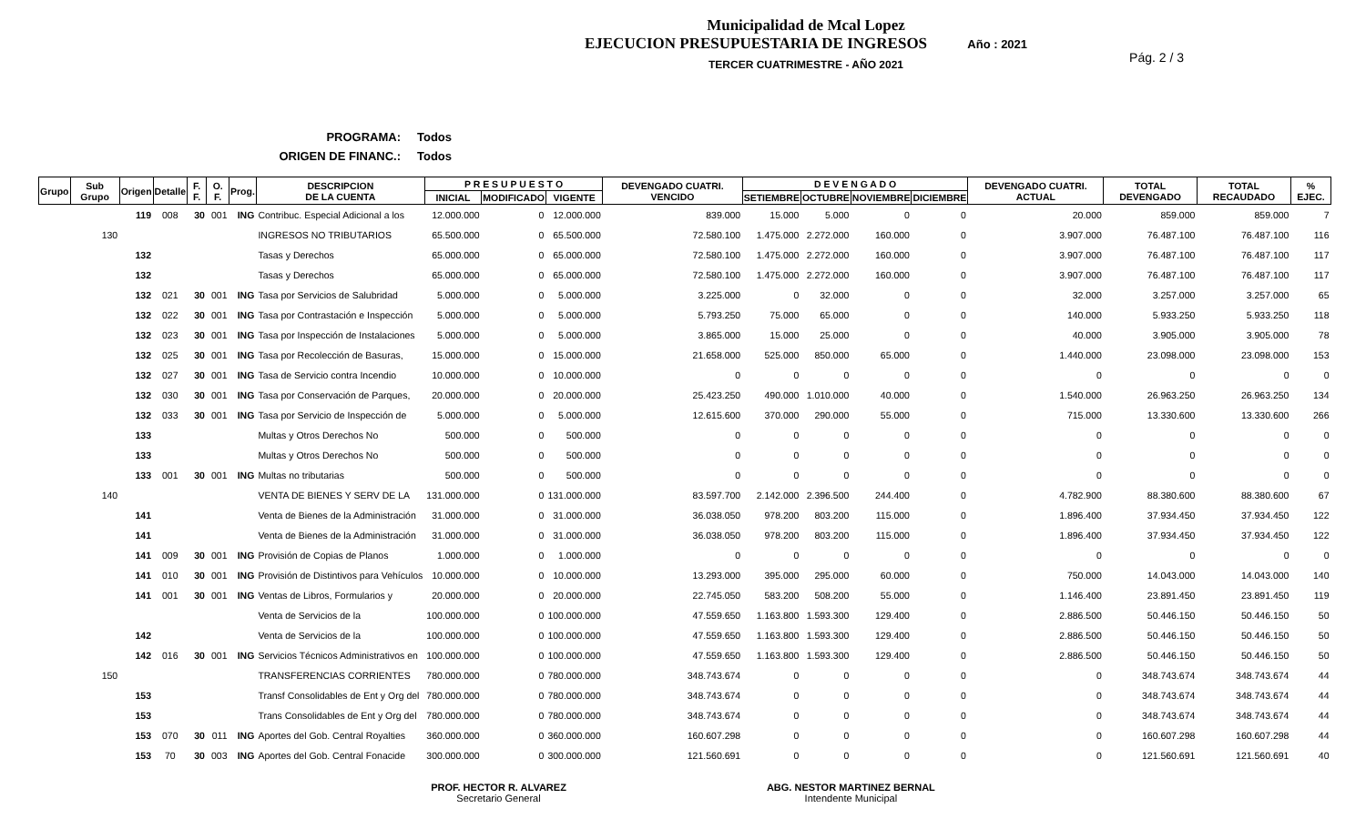Municipalidad de Mcal Lopez
EJECUCION PRESUPUESTARIA DE INGRESOS Año : 2021
TERCER CUATRIMESTRE - AÑO 2021
Pág. 2 / 3
PROGRAMA: Todos
ORIGEN DE FINANC.: Todos
| Grupo | Sub Grupo | Origen | Detalle | F. F. | O. F. | Prog. | DESCRIPCION DE LA CUENTA | P R E S U P U E S T O | | | DEVENGADO CUATRI. VENCIDO | D E V E N G A D O | | | | DEVENGADO CUATRI. ACTUAL | TOTAL DEVENGADO | TOTAL RECAUDADO | % EJEC. |
| --- | --- | --- | --- | --- | --- | --- | --- | --- | --- | --- | --- | --- | --- | --- | --- | --- | --- | --- | --- |
| | | | | | | | | INICIAL | MODIFICADO | VIGENTE | | SETIEMBRE | OCTUBRE | NOVIEMBRE | DICIEMBRE | | | | |
| | | 119 | 008 | 30 | 001 | ING | Contribuc. Especial Adicional a los | 12.000.000 | 0 | 12.000.000 | 839.000 | 15.000 | 5.000 | 0 | 0 | 20.000 | 859.000 | 859.000 | 7 |
| | 130 | | | | | | INGRESOS NO TRIBUTARIOS | 65.500.000 | 0 | 65.500.000 | 72.580.100 | 1.475.000 | 2.272.000 | 160.000 | 0 | 3.907.000 | 76.487.100 | 76.487.100 | 116 |
| | | 132 | | | | | Tasas y Derechos | 65.000.000 | 0 | 65.000.000 | 72.580.100 | 1.475.000 | 2.272.000 | 160.000 | 0 | 3.907.000 | 76.487.100 | 76.487.100 | 117 |
| | | 132 | | | | | Tasas y Derechos | 65.000.000 | 0 | 65.000.000 | 72.580.100 | 1.475.000 | 2.272.000 | 160.000 | 0 | 3.907.000 | 76.487.100 | 76.487.100 | 117 |
| | | 132 | 021 | 30 | 001 | ING | Tasa por Servicios de Salubridad | 5.000.000 | 0 | 5.000.000 | 3.225.000 | 0 | 32.000 | 0 | 0 | 32.000 | 3.257.000 | 3.257.000 | 65 |
| | | 132 | 022 | 30 | 001 | ING | Tasa por Contrastación e Inspección | 5.000.000 | 0 | 5.000.000 | 5.793.250 | 75.000 | 65.000 | 0 | 0 | 140.000 | 5.933.250 | 5.933.250 | 118 |
| | | 132 | 023 | 30 | 001 | ING | Tasa por Inspección de Instalaciones | 5.000.000 | 0 | 5.000.000 | 3.865.000 | 15.000 | 25.000 | 0 | 0 | 40.000 | 3.905.000 | 3.905.000 | 78 |
| | | 132 | 025 | 30 | 001 | ING | Tasa por Recolección de Basuras, | 15.000.000 | 0 | 15.000.000 | 21.658.000 | 525.000 | 850.000 | 65.000 | 0 | 1.440.000 | 23.098.000 | 23.098.000 | 153 |
| | | 132 | 027 | 30 | 001 | ING | Tasa de Servicio contra Incendio | 10.000.000 | 0 | 10.000.000 | 0 | 0 | 0 | 0 | 0 | 0 | 0 | 0 | 0 |
| | | 132 | 030 | 30 | 001 | ING | Tasa por Conservación de Parques, | 20.000.000 | 0 | 20.000.000 | 25.423.250 | 490.000 | 1.010.000 | 40.000 | 0 | 1.540.000 | 26.963.250 | 26.963.250 | 134 |
| | | 132 | 033 | 30 | 001 | ING | Tasa por Servicio de Inspección de | 5.000.000 | 0 | 5.000.000 | 12.615.600 | 370.000 | 290.000 | 55.000 | 0 | 715.000 | 13.330.600 | 13.330.600 | 266 |
| | | 133 | | | | | Multas y Otros Derechos No | 500.000 | 0 | 500.000 | 0 | 0 | 0 | 0 | 0 | 0 | 0 | 0 | 0 |
| | | 133 | | | | | Multas y Otros Derechos No | 500.000 | 0 | 500.000 | 0 | 0 | 0 | 0 | 0 | 0 | 0 | 0 | 0 |
| | | 133 | 001 | 30 | 001 | ING | Multas no tributarias | 500.000 | 0 | 500.000 | 0 | 0 | 0 | 0 | 0 | 0 | 0 | 0 | 0 |
| | 140 | | | | | | VENTA DE BIENES Y SERV DE LA | 131.000.000 | 0 | 131.000.000 | 83.597.700 | 2.142.000 | 2.396.500 | 244.400 | 0 | 4.782.900 | 88.380.600 | 88.380.600 | 67 |
| | | 141 | | | | | Venta de Bienes de la Administración | 31.000.000 | 0 | 31.000.000 | 36.038.050 | 978.200 | 803.200 | 115.000 | 0 | 1.896.400 | 37.934.450 | 37.934.450 | 122 |
| | | 141 | | | | | Venta de Bienes de la Administración | 31.000.000 | 0 | 31.000.000 | 36.038.050 | 978.200 | 803.200 | 115.000 | 0 | 1.896.400 | 37.934.450 | 37.934.450 | 122 |
| | | 141 | 009 | 30 | 001 | ING | Provisión de Copias de Planos | 1.000.000 | 0 | 1.000.000 | 0 | 0 | 0 | 0 | 0 | 0 | 0 | 0 | 0 |
| | | 141 | 010 | 30 | 001 | ING | Provisión de Distintivos para Vehículos | 10.000.000 | 0 | 10.000.000 | 13.293.000 | 395.000 | 295.000 | 60.000 | 0 | 750.000 | 14.043.000 | 14.043.000 | 140 |
| | | 141 | 001 | 30 | 001 | ING | Ventas de Libros, Formularios y | 20.000.000 | 0 | 20.000.000 | 22.745.050 | 583.200 | 508.200 | 55.000 | 0 | 1.146.400 | 23.891.450 | 23.891.450 | 119 |
| | | | | | | | Venta de Servicios de la | 100.000.000 | 0 | 100.000.000 | 47.559.650 | 1.163.800 | 1.593.300 | 129.400 | 0 | 2.886.500 | 50.446.150 | 50.446.150 | 50 |
| | | 142 | | | | | Venta de Servicios de la | 100.000.000 | 0 | 100.000.000 | 47.559.650 | 1.163.800 | 1.593.300 | 129.400 | 0 | 2.886.500 | 50.446.150 | 50.446.150 | 50 |
| | | 142 | 016 | 30 | 001 | ING | Servicios Técnicos Administrativos en | 100.000.000 | 0 | 100.000.000 | 47.559.650 | 1.163.800 | 1.593.300 | 129.400 | 0 | 2.886.500 | 50.446.150 | 50.446.150 | 50 |
| | 150 | | | | | | TRANSFERENCIAS CORRIENTES | 780.000.000 | 0 | 780.000.000 | 348.743.674 | 0 | 0 | 0 | 0 | 0 | 348.743.674 | 348.743.674 | 44 |
| | | 153 | | | | | Transf Consolidables de Ent y Org del | 780.000.000 | 0 | 780.000.000 | 348.743.674 | 0 | 0 | 0 | 0 | 0 | 348.743.674 | 348.743.674 | 44 |
| | | 153 | | | | | Trans Consolidables de Ent y Org del | 780.000.000 | 0 | 780.000.000 | 348.743.674 | 0 | 0 | 0 | 0 | 0 | 348.743.674 | 348.743.674 | 44 |
| | | 153 | 070 | 30 | 011 | ING | Aportes del Gob. Central Royalties | 360.000.000 | 0 | 360.000.000 | 160.607.298 | 0 | 0 | 0 | 0 | 0 | 160.607.298 | 160.607.298 | 44 |
| | | 153 | 70 | 30 | 003 | ING | Aportes del Gob. Central Fonacide | 300.000.000 | 0 | 300.000.000 | 121.560.691 | 0 | 0 | 0 | 0 | 0 | 121.560.691 | 121.560.691 | 40 |
PROF. HECTOR R. ALVAREZ
Secretario General
ABG. NESTOR MARTINEZ BERNAL
Intendente Municipal